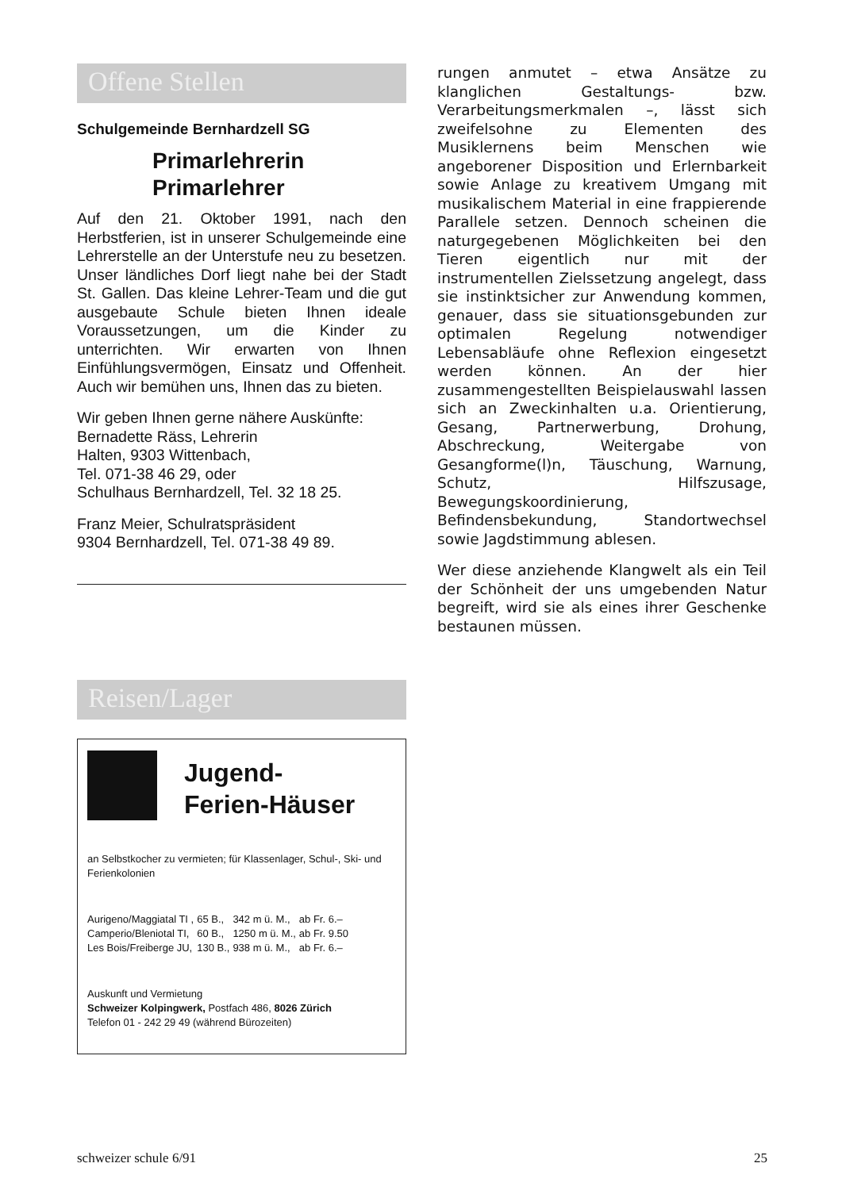Offene Stellen
Schulgemeinde Bernhardzell SG
Primarlehrerin
Primarlehrer
Auf den 21. Oktober 1991, nach den Herbstferien, ist in unserer Schulgemeinde eine Lehrerstelle an der Unterstufe neu zu besetzen. Unser ländliches Dorf liegt nahe bei der Stadt St. Gallen. Das kleine Lehrer-Team und die gut ausgebaute Schule bieten Ihnen ideale Voraussetzungen, um die Kinder zu unterrichten. Wir erwarten von Ihnen Einfühlungsvermögen, Einsatz und Offenheit. Auch wir bemühen uns, Ihnen das zu bieten.
Wir geben Ihnen gerne nähere Auskünfte:
Bernadette Räss, Lehrerin
Halten, 9303 Wittenbach,
Tel. 071-38 46 29, oder
Schulhaus Bernhardzell, Tel. 32 18 25.
Franz Meier, Schulratspräsident
9304 Bernhardzell, Tel. 071-38 49 89.
Reisen/Lager
Jugend-
Ferien-Häuser
an Selbstkocher zu vermieten; für Klassenlager, Schul-, Ski- und Ferienkolonien
| Aurigeno/Maggiatal TI , | 65 B., | 342 m ü. M., | ab Fr. 6.– |
| Camperio/Bleniotal TI, | 60 B., | 1250 m ü. M., | ab Fr. 9.50 |
| Les Bois/Freiberge JU, | 130 B., | 938 m ü. M., | ab Fr. 6.– |
Auskunft und Vermietung
Schweizer Kolpingwerk, Postfach 486, 8026 Zürich
Telefon 01 - 242 29 49 (während Bürozeiten)
rungen anmutet – etwa Ansätze zu klanglichen Gestaltungs- bzw. Verarbeitungsmerkmalen –, lässt sich zweifelsohne zu Elementen des Musiklernens beim Menschen wie angeborener Disposition und Erlernbarkeit sowie Anlage zu kreativem Umgang mit musikalischem Material in eine frappierende Parallele setzen. Dennoch scheinen die naturgegebenen Möglichkeiten bei den Tieren eigentlich nur mit der instrumentellen Zielssetzung angelegt, dass sie instinktsicher zur Anwendung kommen, genauer, dass sie situationsgebunden zur optimalen Regelung notwendiger Lebensabläufe ohne Reflexion eingesetzt werden können. An der hier zusammengestellten Beispielauswahl lassen sich an Zweckinhalten u.a. Orientierung, Gesang, Partnerwerbung, Drohung, Abschreckung, Weitergabe von Gesangforme(l)n, Täuschung, Warnung, Schutz, Hilfszusage, Bewegungskoordinierung, Befindensbekundung, Standortwechsel sowie Jagdstimmung ablesen.
Wer diese anziehende Klangwelt als ein Teil der Schönheit der uns umgebenden Natur begreift, wird sie als eines ihrer Geschenke bestaunen müssen.
schweizer schule 6/91 25